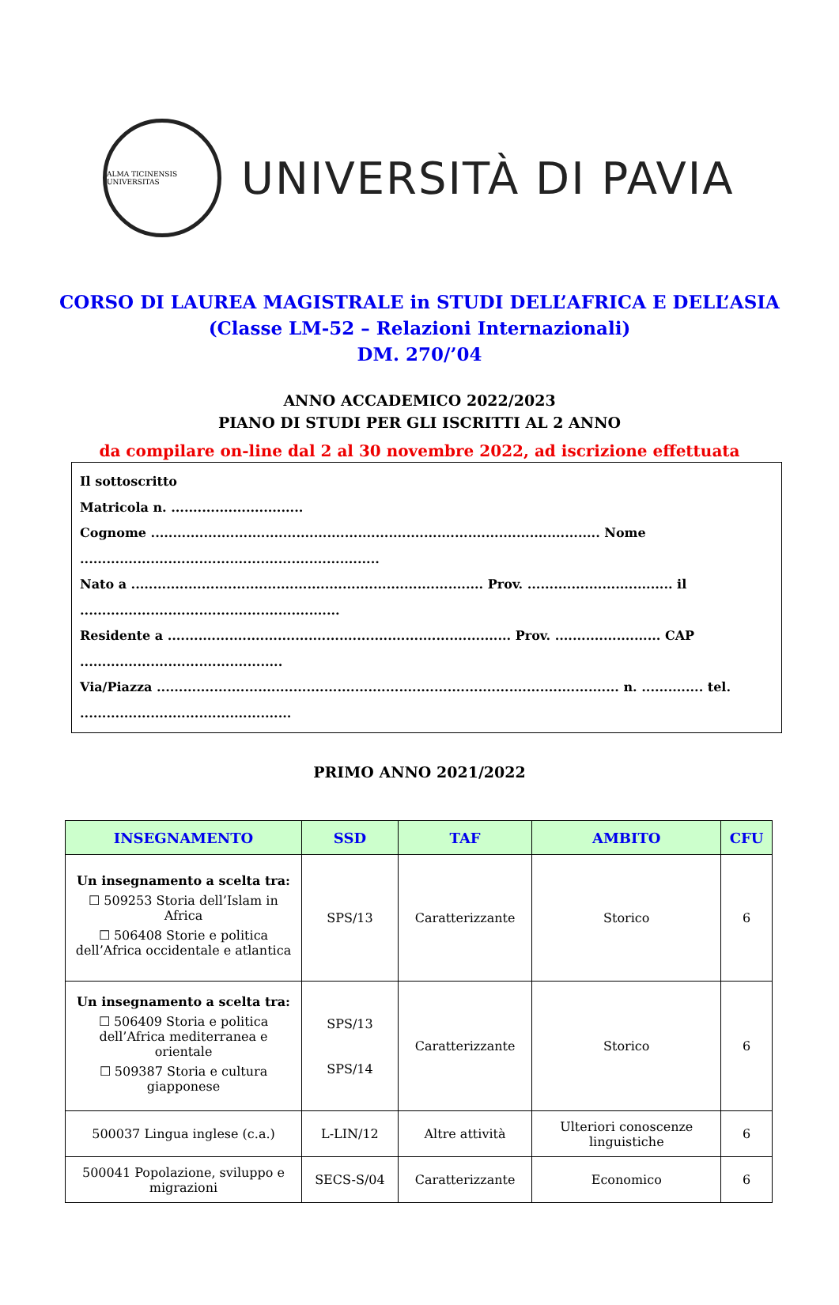ALMA TICINENSIS UNIVERSITAS
UNIVERSITÀ DI PAVIA
CORSO DI LAUREA MAGISTRALE in STUDI DELL’AFRICA E DELL’ASIA
(Classe LM-52 – Relazioni Internazionali)
DM. 270/’04
ANNO ACCADEMICO 2022/2023
PIANO DI STUDI PER GLI ISCRITTI AL 2 ANNO
da compilare on-line dal 2 al 30 novembre 2022, ad iscrizione effettuata
Il sottoscritto
Matricola n. ..............................
Cognome ...................................................................................................... Nome ....................................................................
Nato a ................................................................................ Prov. ................................. il ...........................................................
Residente a .............................................................................. Prov. ........................ CAP ..............................................
Via/Piazza ......................................................................................................... n. .............. tel. ................................................
PRIMO ANNO 2021/2022
| INSEGNAMENTO | SSD | TAF | AMBITO | CFU |
| --- | --- | --- | --- | --- |
| Un insegnamento a scelta tra: ☐ 509253 Storia dell’Islam in Africa ☐ 506408 Storie e politica dell’Africa occidentale e atlantica | SPS/13 | Caratterizzante | Storico | 6 |
| Un insegnamento a scelta tra: ☐ 506409 Storia e politica dell’Africa mediterranea e orientale ☐ 509387 Storia e cultura giapponese | SPS/13 SPS/14 | Caratterizzante | Storico | 6 |
| 500037 Lingua inglese (c.a.) | L-LIN/12 | Altre attività | Ulteriori conoscenze linguistiche | 6 |
| 500041 Popolazione, sviluppo e migrazioni | SECS-S/04 | Caratterizzante | Economico | 6 |